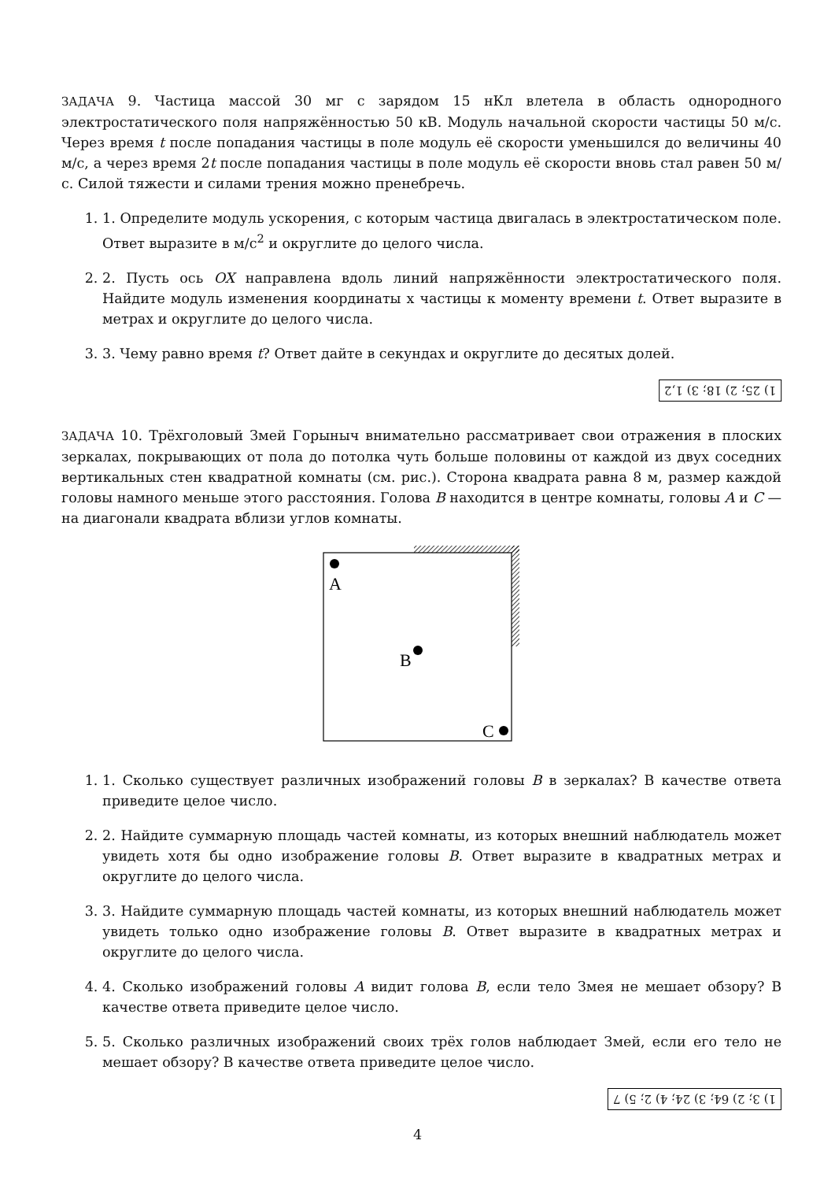ЗАДАЧА 9. Частица массой 30 мг с зарядом 15 нКл влетела в область однородного электростатического поля напряжённостью 50 кВ. Модуль начальной скорости частицы 50 м/с. Через время t после попадания частицы в поле модуль её скорости уменьшился до величины 40 м/с, а через время 2t после попадания частицы в поле модуль её скорости вновь стал равен 50 м/с. Силой тяжести и силами трения можно пренебречь.
1. 1. Определите модуль ускорения, с которым частица двигалась в электростатическом поле. Ответ выразите в м/с<sup>2</sup> и округлите до целого числа.
2. 2. Пусть ось OX направлена вдоль линий напряжённости электростатического поля. Найдите модуль изменения координаты x частицы к моменту времени t. Ответ выразите в метрах и округлите до целого числа.
3. 3. Чему равно время t? Ответ дайте в секундах и округлите до десятых долей.
1) 25; 2) 18; 3) 1,2
ЗАДАЧА 10. Трёхголовый Змей Горыныч внимательно рассматривает свои отражения в плоских зеркалах, покрывающих от пола до потолка чуть больше половины от каждой из двух соседних вертикальных стен квадратной комнаты (см. рис.). Сторона квадрата равна 8 м, размер каждой головы намного меньше этого расстояния. Голова B находится в центре комнаты, головы A и C — на диагонали квадрата вблизи углов комнаты.
A
B
C
1. 1. Сколько существует различных изображений головы B в зеркалах? В качестве ответа приведите целое число.
2. 2. Найдите суммарную площадь частей комнаты, из которых внешний наблюдатель может увидеть хотя бы одно изображение головы B. Ответ выразите в квадратных метрах и округлите до целого числа.
3. 3. Найдите суммарную площадь частей комнаты, из которых внешний наблюдатель может увидеть только одно изображение головы B. Ответ выразите в квадратных метрах и округлите до целого числа.
4. 4. Сколько изображений головы A видит голова B, если тело Змея не мешает обзору? В качестве ответа приведите целое число.
5. 5. Сколько различных изображений своих трёх голов наблюдает Змей, если его тело не мешает обзору? В качестве ответа приведите целое число.
1) 3; 2) 64; 3) 24; 4) 2; 5) 7
4